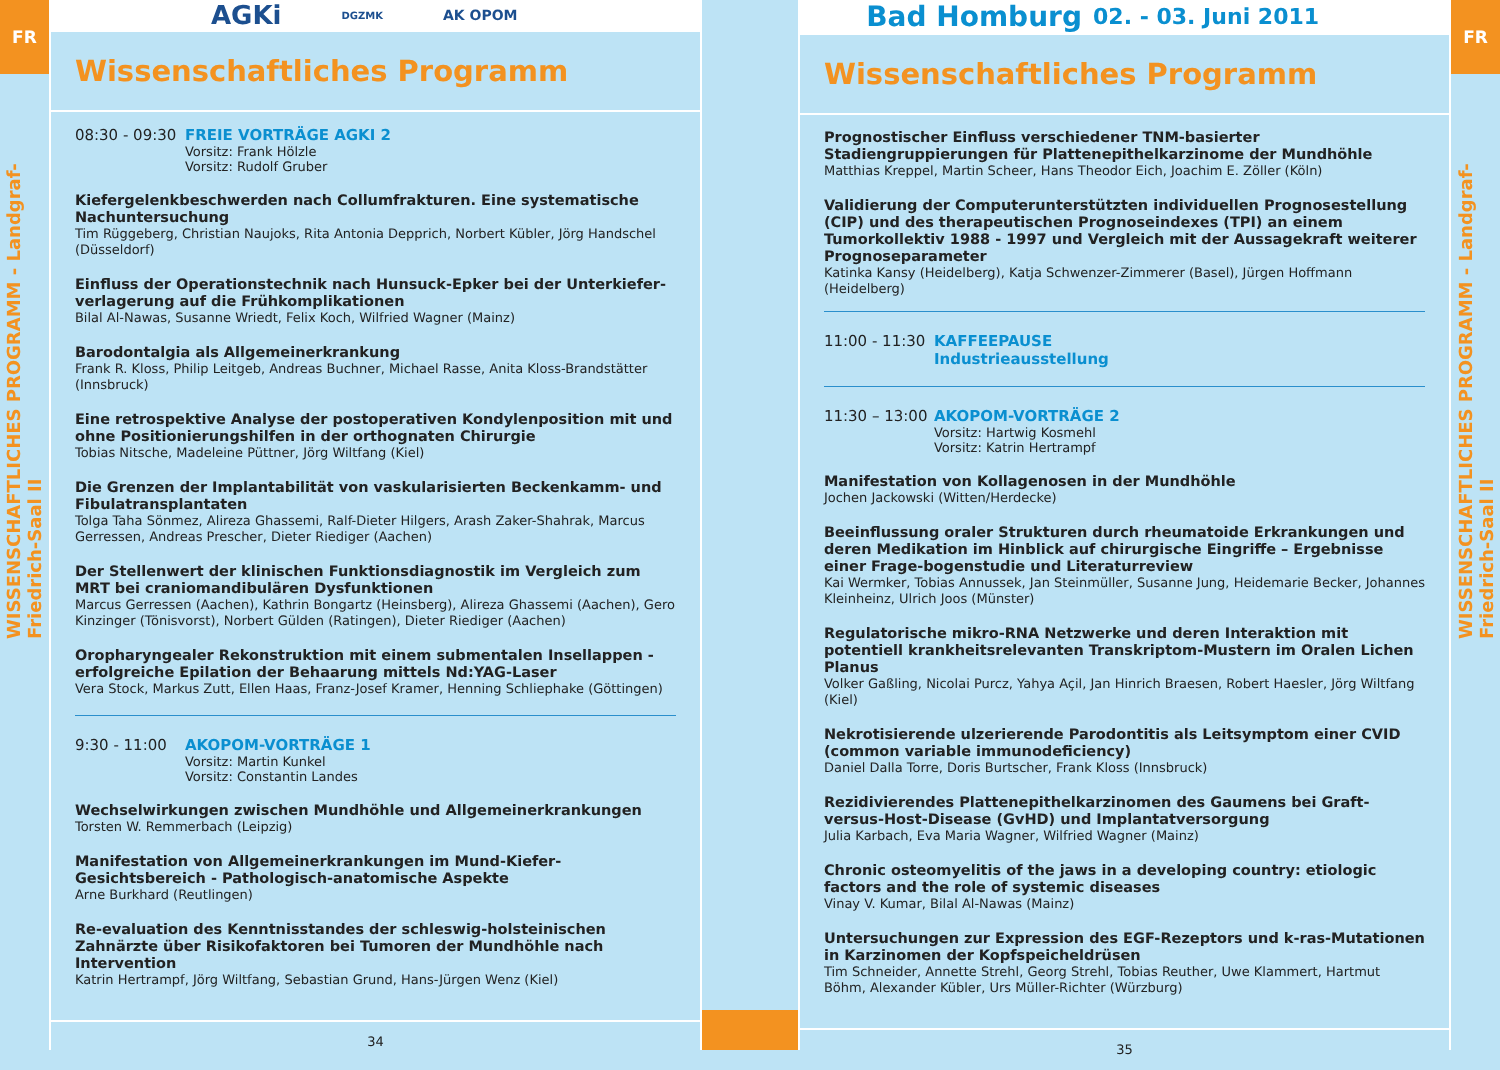FR
WISSENSCHAFTLICHES PROGRAMM - Landgraf-Friedrich-Saal II
AGKi DGZMK AK OPOM
Wissenschaftliches Programm
08:30 - 09:30
FREIE VORTRÄGE AGKI 2
Vorsitz: Frank Hölzle
Vorsitz: Rudolf Gruber
Kiefergelenkbeschwerden nach Collumfrakturen. Eine systematische Nachuntersuchung
Tim Rüggeberg, Christian Naujoks, Rita Antonia Depprich, Norbert Kübler, Jörg Handschel (Düsseldorf)
Einfluss der Operationstechnik nach Hunsuck-Epker bei der Unterkiefer-verlagerung auf die Frühkomplikationen
Bilal Al-Nawas, Susanne Wriedt, Felix Koch, Wilfried Wagner (Mainz)
Barodontalgia als Allgemeinerkrankung
Frank R. Kloss, Philip Leitgeb, Andreas Buchner, Michael Rasse, Anita Kloss-Brandstätter (Innsbruck)
Eine retrospektive Analyse der postoperativen Kondylenposition mit und ohne Positionierungshilfen in der orthognaten Chirurgie
Tobias Nitsche, Madeleine Püttner, Jörg Wiltfang (Kiel)
Die Grenzen der Implantabilität von vaskularisierten Beckenkamm- und Fibulatransplantaten
Tolga Taha Sönmez, Alireza Ghassemi, Ralf-Dieter Hilgers, Arash Zaker-Shahrak, Marcus Gerressen, Andreas Prescher, Dieter Riediger (Aachen)
Der Stellenwert der klinischen Funktionsdiagnostik im Vergleich zum MRT bei craniomandibulären Dysfunktionen
Marcus Gerressen (Aachen), Kathrin Bongartz (Heinsberg), Alireza Ghassemi (Aachen), Gero Kinzinger (Tönisvorst), Norbert Gülden (Ratingen), Dieter Riediger (Aachen)
Oropharyngealer Rekonstruktion mit einem submentalen Insellappen - erfolgreiche Epilation der Behaarung mittels Nd:YAG-Laser
Vera Stock, Markus Zutt, Ellen Haas, Franz-Josef Kramer, Henning Schliephake (Göttingen)
9:30 - 11:00 AKOPOM-VORTRÄGE 1
Vorsitz: Martin Kunkel
Vorsitz: Constantin Landes
Wechselwirkungen zwischen Mundhöhle und Allgemeinerkrankungen
Torsten W. Remmerbach (Leipzig)
Manifestation von Allgemeinerkrankungen im Mund-Kiefer-Gesichtsbereich - Pathologisch-anatomische Aspekte
Arne Burkhard (Reutlingen)
Re-evaluation des Kenntnisstandes der schleswig-holsteinischen Zahnärzte über Risikofaktoren bei Tumoren der Mundhöhle nach Intervention
Katrin Hertrampf, Jörg Wiltfang, Sebastian Grund, Hans-Jürgen Wenz (Kiel)
34
Bad Homburg 02. - 03. Juni 2011
Wissenschaftliches Programm
Prognostischer Einfluss verschiedener TNM-basierter Stadiengruppierungen für Plattenepithelkarzinome der Mundhöhle
Matthias Kreppel, Martin Scheer, Hans Theodor Eich, Joachim E. Zöller (Köln)
Validierung der Computerunterstützten individuellen Prognosestellung (CIP) und des therapeutischen Prognoseindexes (TPI) an einem Tumorkollektiv 1988 - 1997 und Vergleich mit der Aussagekraft weiterer Prognoseparameter
Katinka Kansy (Heidelberg), Katja Schwenzer-Zimmerer (Basel), Jürgen Hoffmann (Heidelberg)
11:00 - 11:30
KAFFEEPAUSE
Industrieausstellung
11:30 – 13:00
AKOPOM-VORTRÄGE 2
Vorsitz: Hartwig Kosmehl
Vorsitz: Katrin Hertrampf
Manifestation von Kollagenosen in der Mundhöhle
Jochen Jackowski (Witten/Herdecke)
Beeinflussung oraler Strukturen durch rheumatoide Erkrankungen und deren Medikation im Hinblick auf chirurgische Eingriffe – Ergebnisse einer Frage-bogenstudie und Literaturreview
Kai Wermker, Tobias Annussek, Jan Steinmüller, Susanne Jung, Heidemarie Becker, Johannes Kleinheinz, Ulrich Joos (Münster)
Regulatorische mikro-RNA Netzwerke und deren Interaktion mit potentiell krankheitsrelevanten Transkriptom-Mustern im Oralen Lichen Planus
Volker Gaßling, Nicolai Purcz, Yahya Açil, Jan Hinrich Braesen, Robert Haesler, Jörg Wiltfang (Kiel)
Nekrotisierende ulzerierende Parodontitis als Leitsymptom einer CVID (common variable immunodeficiency)
Daniel Dalla Torre, Doris Burtscher, Frank Kloss (Innsbruck)
Rezidivierendes Plattenepithelkarzinomen des Gaumens bei Graft-versus-Host-Disease (GvHD) und Implantatversorgung
Julia Karbach, Eva Maria Wagner, Wilfried Wagner (Mainz)
Chronic osteomyelitis of the jaws in a developing country: etiologic factors and the role of systemic diseases
Vinay V. Kumar, Bilal Al-Nawas (Mainz)
Untersuchungen zur Expression des EGF-Rezeptors und k-ras-Mutationen in Karzinomen der Kopfspeicheldrüsen
Tim Schneider, Annette Strehl, Georg Strehl, Tobias Reuther, Uwe Klammert, Hartmut Böhm, Alexander Kübler, Urs Müller-Richter (Würzburg)
35
FR
WISSENSCHAFTLICHES PROGRAMM - Landgraf-Friedrich-Saal II